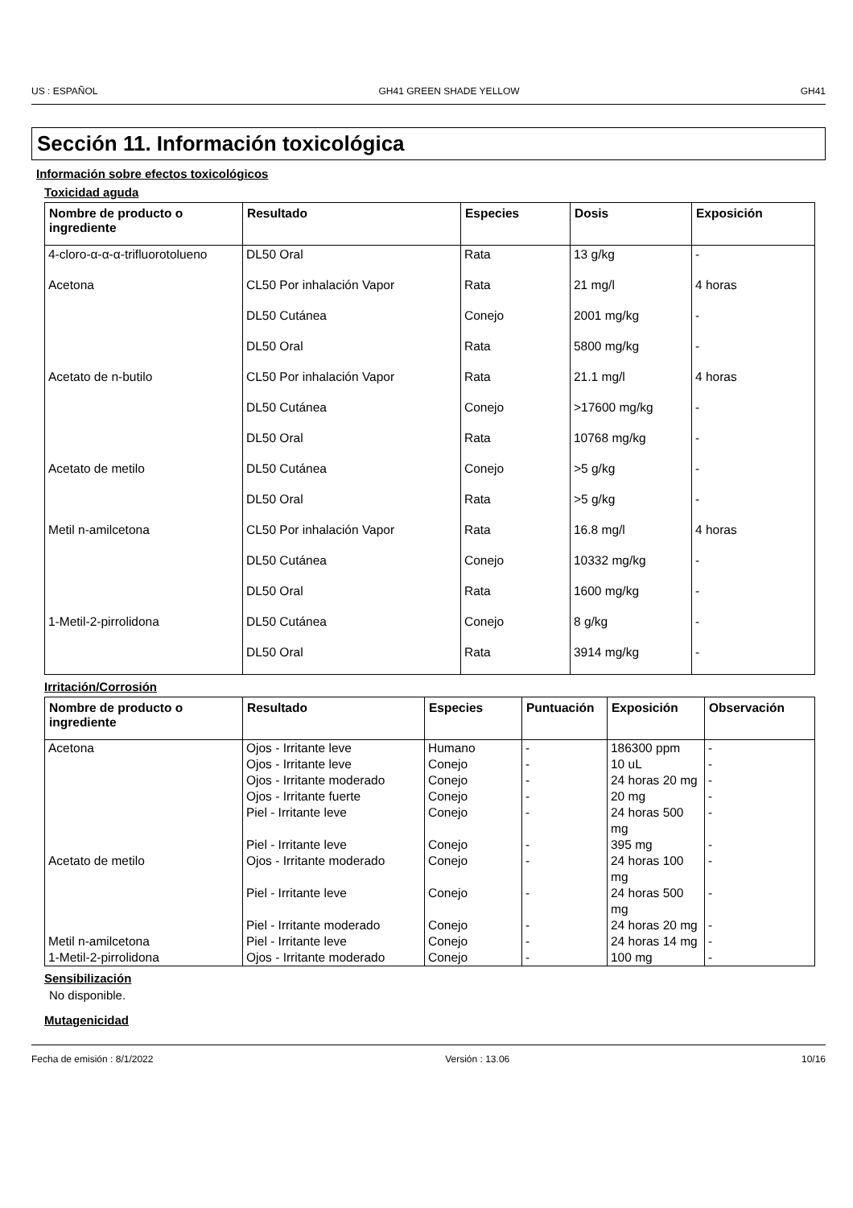US : ESPAÑOL GH41 GREEN SHADE YELLOW GH41
Sección 11. Información toxicológica
Información sobre efectos toxicológicos
Toxicidad aguda
| Nombre de producto o ingrediente | Resultado | Especies | Dosis | Exposición |
| --- | --- | --- | --- | --- |
| 4-cloro-α-α-α-trifluorotolueno | DL50 Oral | Rata | 13 g/kg | - |
| Acetona | CL50 Por inhalación Vapor | Rata | 21 mg/l | 4 horas |
| | DL50 Cutánea | Conejo | 2001 mg/kg | - |
| | DL50 Oral | Rata | 5800 mg/kg | - |
| Acetato de n-butilo | CL50 Por inhalación Vapor | Rata | 21.1 mg/l | 4 horas |
| | DL50 Cutánea | Conejo | >17600 mg/kg | - |
| | DL50 Oral | Rata | 10768 mg/kg | - |
| Acetato de metilo | DL50 Cutánea | Conejo | >5 g/kg | - |
| | DL50 Oral | Rata | >5 g/kg | - |
| Metil n-amilcetona | CL50 Por inhalación Vapor | Rata | 16.8 mg/l | 4 horas |
| | DL50 Cutánea | Conejo | 10332 mg/kg | - |
| | DL50 Oral | Rata | 1600 mg/kg | - |
| 1-Metil-2-pirrolidona | DL50 Cutánea | Conejo | 8 g/kg | - |
| | DL50 Oral | Rata | 3914 mg/kg | - |
Irritación/Corrosión
| Nombre de producto o ingrediente | Resultado | Especies | Puntuación | Exposición | Observación |
| --- | --- | --- | --- | --- | --- |
| Acetona | Ojos - Irritante leve | Humano | - | 186300 ppm | - |
| | Ojos - Irritante leve | Conejo | - | 10 uL | - |
| | Ojos - Irritante moderado | Conejo | - | 24 horas 20 mg | - |
| | Ojos - Irritante fuerte | Conejo | - | 20 mg | - |
| | Piel - Irritante leve | Conejo | - | 24 horas 500 mg | - |
| | Piel - Irritante leve | Conejo | - | 395 mg | - |
| Acetato de metilo | Ojos - Irritante moderado | Conejo | - | 24 horas 100 mg | - |
| | Piel - Irritante leve | Conejo | - | 24 horas 500 mg | - |
| | Piel - Irritante moderado | Conejo | - | 24 horas 20 mg | - |
| Metil n-amilcetona | Piel - Irritante leve | Conejo | - | 24 horas 14 mg | - |
| 1-Metil-2-pirrolidona | Ojos - Irritante moderado | Conejo | - | 100 mg | - |
Sensibilización
No disponible.
Mutagenicidad
Fecha de emisión : 8/1/2022 Versión : 13.06 10/16